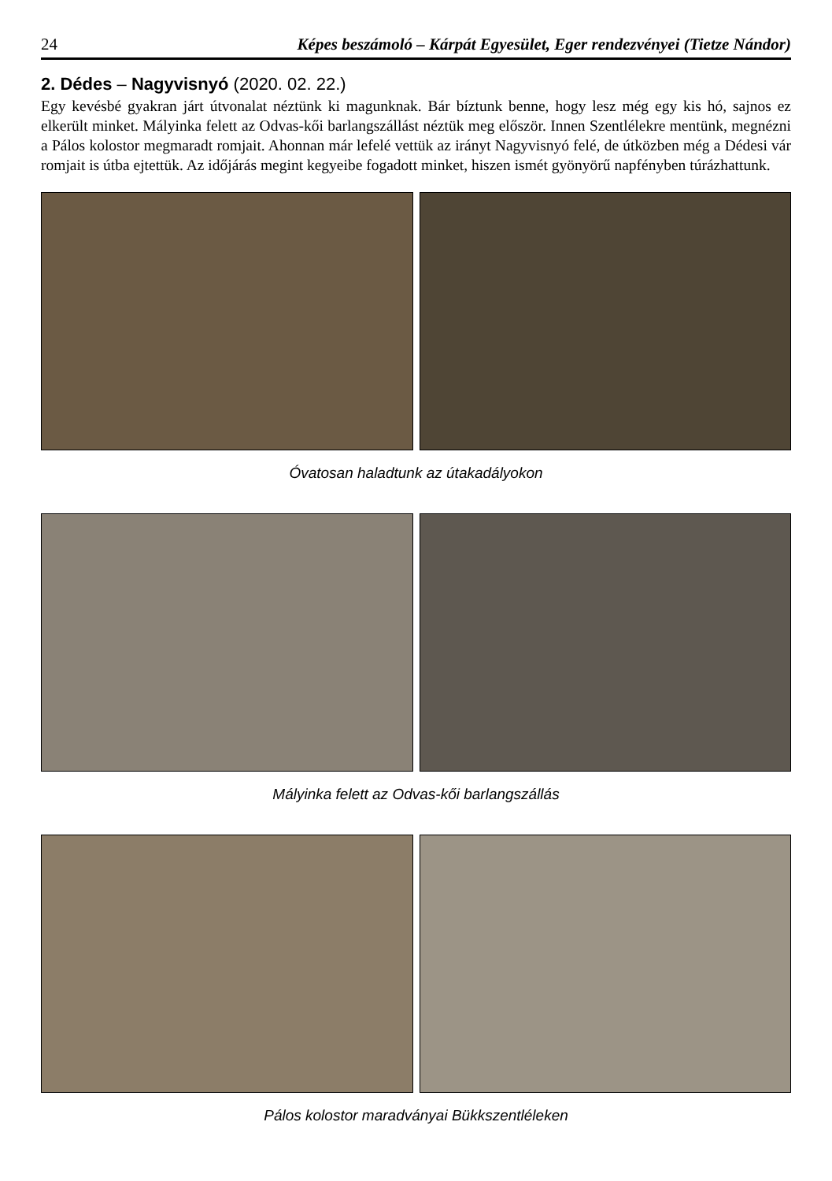24 Képes beszámoló – Kárpát Egyesület, Eger rendezvényei (Tietze Nándor)
2. Dédes – Nagyvisnyó (2020. 02. 22.)
Egy kevésbé gyakran járt útvonalat néztünk ki magunknak. Bár bíztunk benne, hogy lesz még egy kis hó, sajnos ez elkerült minket. Mályinka felett az Odvas-kői barlangszállást néztük meg először. Innen Szentlélekre mentünk, megnézni a Pálos kolostor megmaradt romjait. Ahonnan már lefelé vettük az irányt Nagyvisnyó felé, de útközben még a Dédesi vár romjait is útba ejtettük. Az időjárás megint kegyeibe fogadott minket, hiszen ismét gyönyörű napfényben túrázhattunk.
Óvatosan haladtunk az útakadályokon
Mályinka felett az Odvas-kői barlangszállás
Pálos kolostor maradványai Bükkszentléleken